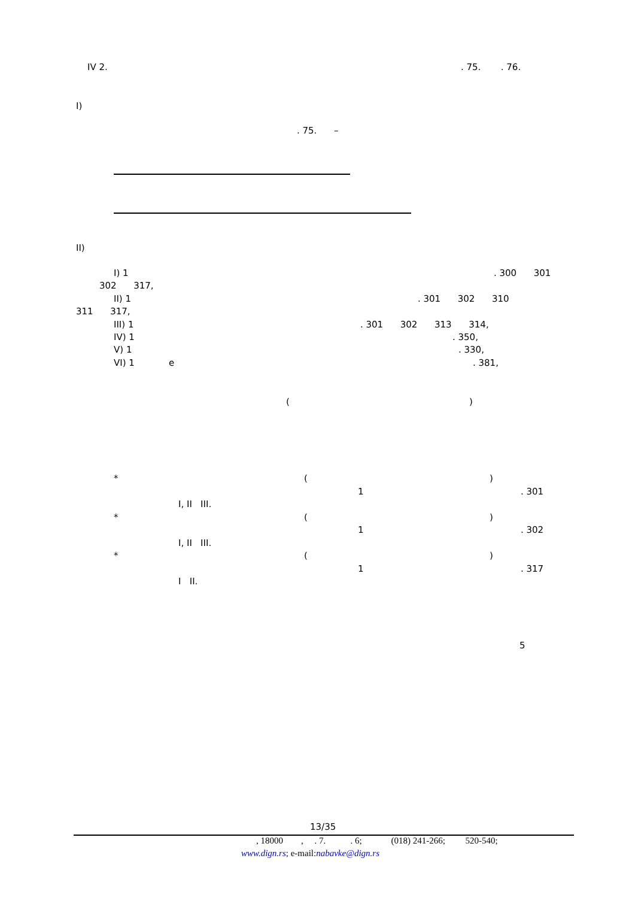IV 2.
. 75. . 76.
I)
. 75. –
II)
I) 1
. 300 301
302 317,
II) 1
. 301 302 310
311 317,
III) 1
. 301 302 313 314,
IV) 1
. 350,
V) 1
. 330,
VI) 1 e
. 381,
(
)
*
(
)
1
. 301
I, II III.
*
(
)
1
. 302
I, II III.
*
(
)
1
. 317
I II.
5
13/35
, 18000 , . 7. . 6; (018) 241-266; 520-540;
www.dign.rs; e-mail:nabavke@dign.rs